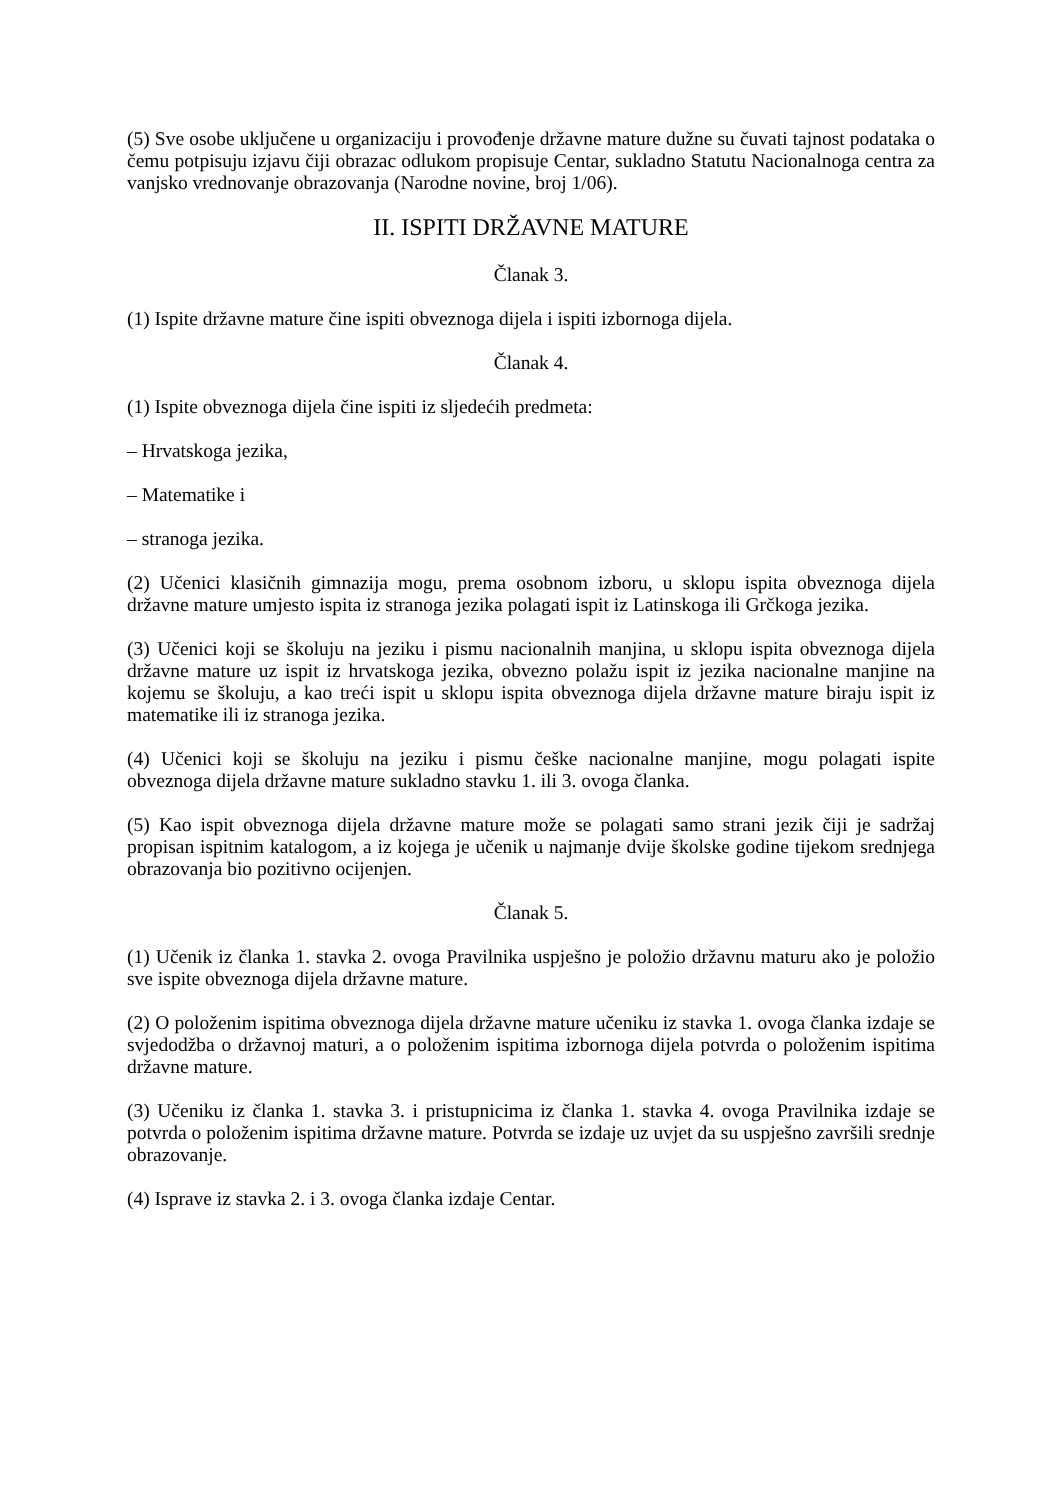(5) Sve osobe uključene u organizaciju i provođenje državne mature dužne su čuvati tajnost podataka o čemu potpisuju izjavu čiji obrazac odlukom propisuje Centar, sukladno Statutu Nacionalnoga centra za vanjsko vrednovanje obrazovanja (Narodne novine, broj 1/06).
II. ISPITI DRŽAVNE MATURE
Članak 3.
(1) Ispite državne mature čine ispiti obveznoga dijela i ispiti izbornoga dijela.
Članak 4.
(1) Ispite obveznoga dijela čine ispiti iz sljedećih predmeta:
– Hrvatskoga jezika,
– Matematike i
– stranoga jezika.
(2) Učenici klasičnih gimnazija mogu, prema osobnom izboru, u sklopu ispita obveznoga dijela državne mature umjesto ispita iz stranoga jezika polagati ispit iz Latinskoga ili Grčkoga jezika.
(3) Učenici koji se školuju na jeziku i pismu nacionalnih manjina, u sklopu ispita obveznoga dijela državne mature uz ispit iz hrvatskoga jezika, obvezno polažu ispit iz jezika nacionalne manjine na kojemu se školuju, a kao treći ispit u sklopu ispita obveznoga dijela državne mature biraju ispit iz matematike ili iz stranoga jezika.
(4) Učenici koji se školuju na jeziku i pismu češke nacionalne manjine, mogu polagati ispite obveznoga dijela državne mature sukladno stavku 1. ili 3. ovoga članka.
(5) Kao ispit obveznoga dijela državne mature može se polagati samo strani jezik čiji je sadržaj propisan ispitnim katalogom, a iz kojega je učenik u najmanje dvije školske godine tijekom srednjega obrazovanja bio pozitivno ocijenjen.
Članak 5.
(1) Učenik iz članka 1. stavka 2. ovoga Pravilnika uspješno je položio državnu maturu ako je položio sve ispite obveznoga dijela državne mature.
(2) O položenim ispitima obveznoga dijela državne mature učeniku iz stavka 1. ovoga članka izdaje se svjedodžba o državnoj maturi, a o položenim ispitima izbornoga dijela potvrda o položenim ispitima državne mature.
(3) Učeniku iz članka 1. stavka 3. i pristupnicima iz članka 1. stavka 4. ovoga Pravilnika izdaje se potvrda o položenim ispitima državne mature. Potvrda se izdaje uz uvjet da su uspješno završili srednje obrazovanje.
(4) Isprave iz stavka 2. i 3. ovoga članka izdaje Centar.